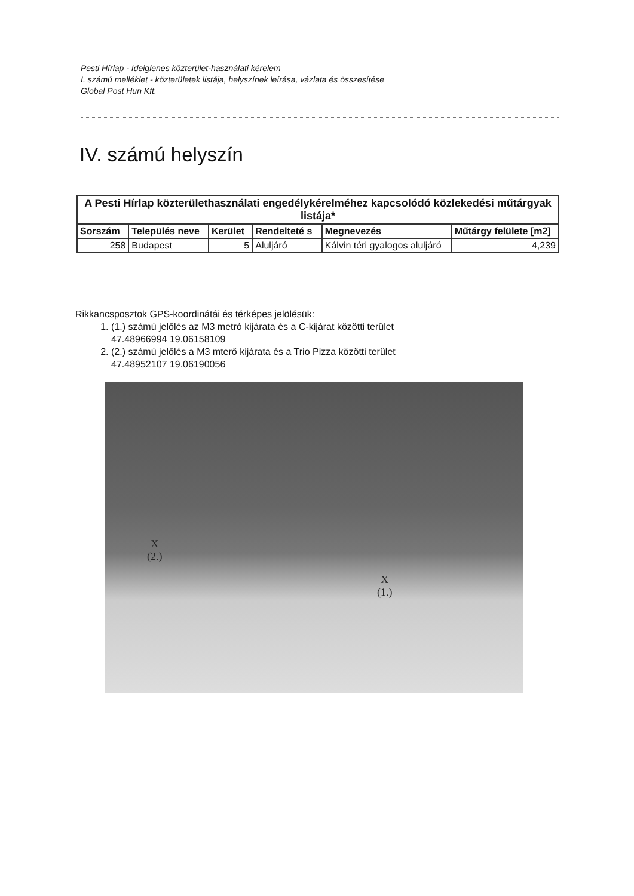Pesti Hírlap - Ideiglenes közterület-használati kérelem
I. számú melléklet - közterületek listája, helyszínek leírása, vázlata és összesítése
Global Post Hun Kft.
IV. számú helyszín
| A Pesti Hírlap közterülethasználati engedélykérelméhez kapcsolódó közlekedési műtárgyak listája* | | | | | |
| Sorszám | Település neve | Kerület | Rendelteté s | Megnevezés | Műtárgy felülete [m2] |
| 258 | Budapest | 5 | Aluljáró | Kálvin téri gyalogos aluljáró | 4,239 |
Rikkancsposztok GPS-koordinátái és térképes jelölésük:
1. (1.) számú jelölés az M3 metró kijárata és a C-kijárat közötti terület
47.48966994 19.06158109
2. (2.) számú jelölés a M3 mterő kijárata és a Trio Pizza közötti terület
47.48952107 19.06190056
X
(2.)
X
(1.)